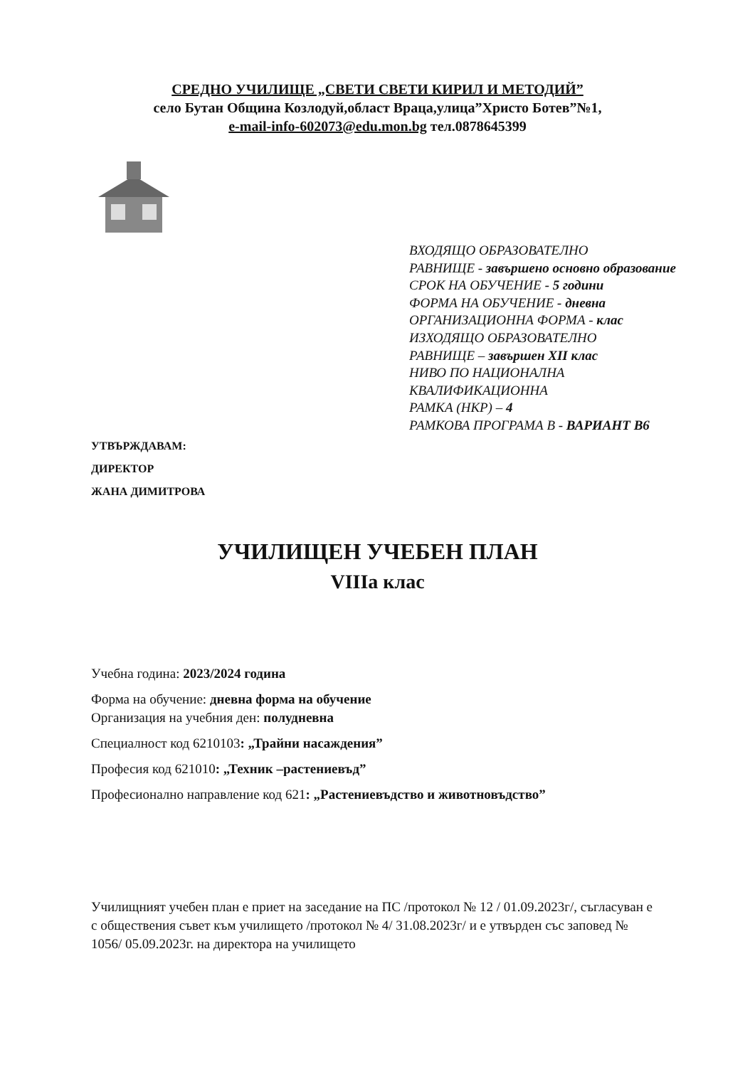СРЕДНО УЧИЛИЩЕ „СВЕТИ СВЕТИ КИРИЛ И МЕТОДИЙ”
село Бутан Община Козлодуй,област Враца,улица”Христо Ботев”№1,
e-mail-info-602073@edu.mon.bg тел.0878645399
ВХОДЯЩО ОБРАЗОВАТЕЛНО
РАВНИЩЕ - завършено основно образование
СРОК НА ОБУЧЕНИЕ - 5 години
ФОРМА НА ОБУЧЕНИЕ - дневна
ОРГАНИЗАЦИОННА ФОРМА - клас
ИЗХОДЯЩО ОБРАЗОВАТЕЛНО
РАВНИЩЕ – завършен XII клас
НИВО ПО НАЦИОНАЛНА
КВАЛИФИКАЦИОННА
РАМКА (НКР) – 4
РАМКОВА ПРОГРАМА В - ВАРИАНТ В6
УТВЪРЖДАВАМ:
ДИРЕКТОР
ЖАНА ДИМИТРОВА
УЧИЛИЩЕН УЧЕБЕН ПЛАН
VIIIа клас
Учебна година: 2023/2024 година
Форма на обучение: дневна форма на обучение
Организация на учебния ден: полудневна
Специалност код 6210103: „Трайни насаждения”
Професия код 621010: „Техник –растениевъд”
Професионално направление код 621: „Растениевъдство и животновъдство”
Училищният учебен план е приет на заседание на ПС /протокол № 12 / 01.09.2023г/, съгласуван е с обществения съвет към училището /протокол № 4/ 31.08.2023г/ и е утвърден със заповед № 1056/ 05.09.2023г. на директора на училището